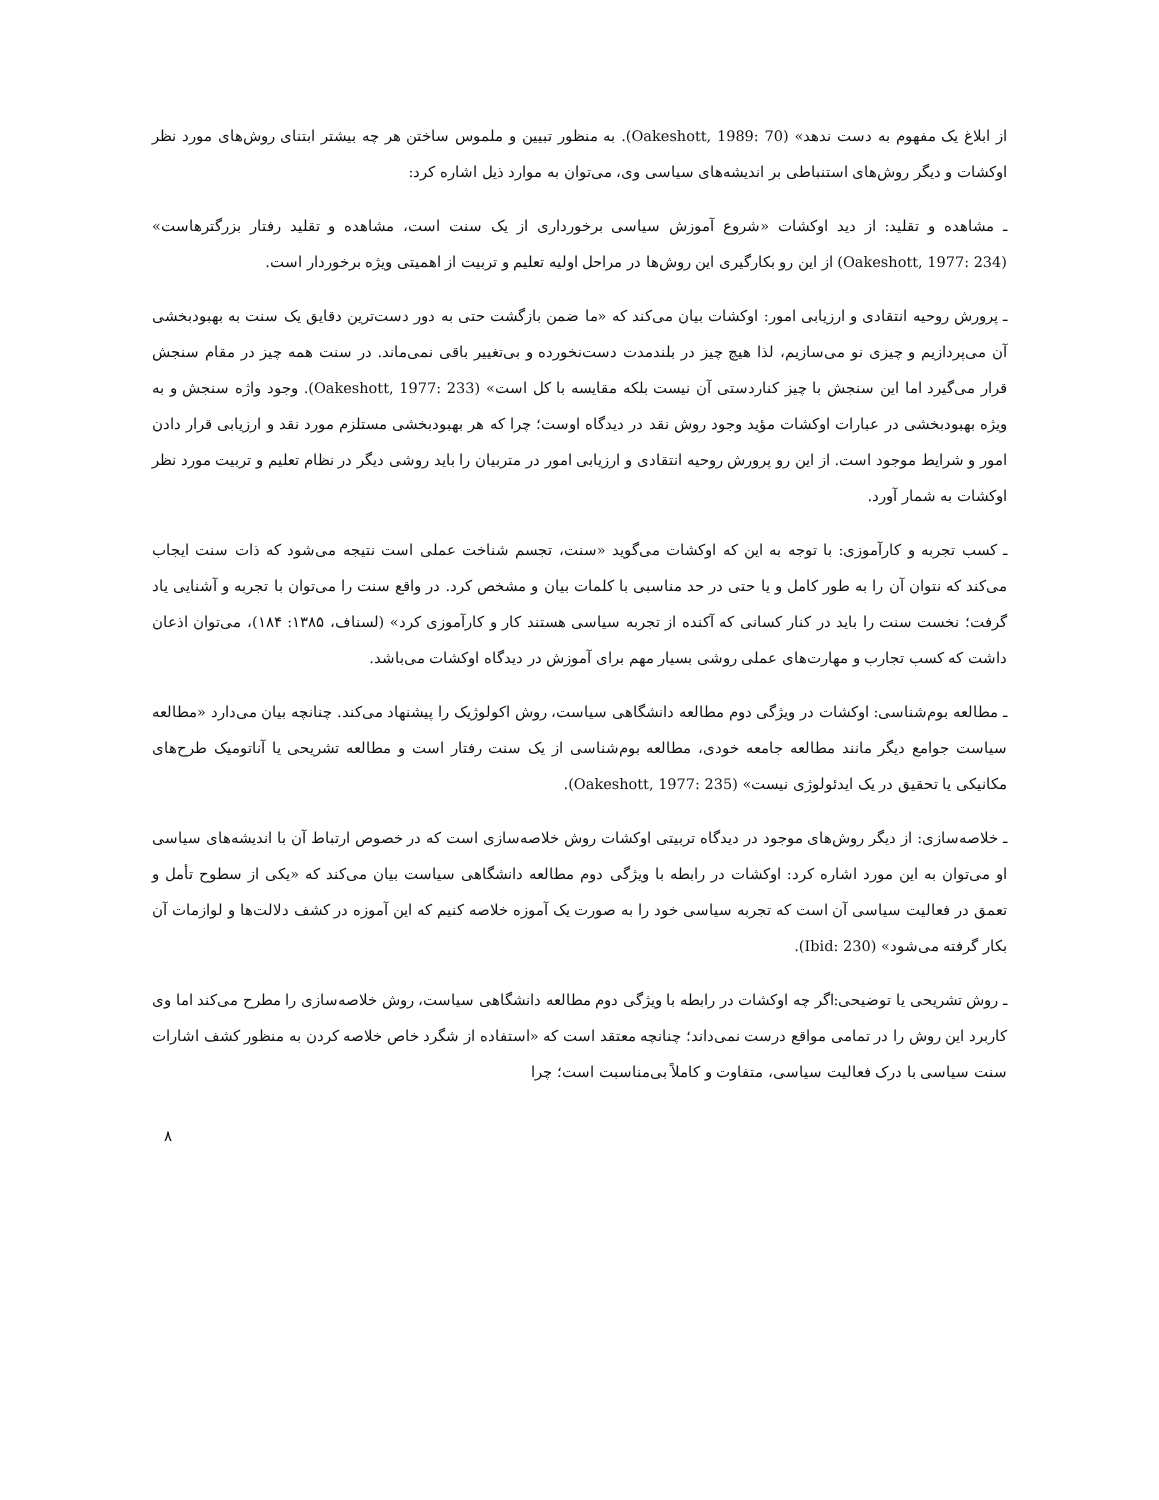از ابلاغ یک مفهوم به دست ندهد» (Oakeshott, 1989: 70). به منظور تبیین و ملموس ساختن هر چه بیشتر ابتنای روش‌های مورد نظر اوکشات و دیگر روش‌های استنباطی بر اندیشه‌های سیاسی وی، می‌توان به موارد ذیل اشاره کرد:
ـ مشاهده و تقلید: از دید اوکشات «شروع آموزش سیاسی برخورداری از یک سنت است، مشاهده و تقلید رفتار بزرگترهاست» (Oakeshott, 1977: 234) از این رو بکارگیری این روش‌ها در مراحل اولیه تعلیم و تربیت از اهمیتی ویژه برخوردار است.
ـ پرورش روحیه انتقادی و ارزیابی امور: اوکشات بیان می‌کند که «ما ضمن بازگشت حتی به دور دست‌ترین دقایق یک سنت به بهبودبخشی آن می‌پردازیم و چیزی نو می‌سازیم، لذا هیچ چیز در بلندمدت دست‌نخورده و بی‌تغییر باقی نمی‌ماند. در سنت همه چیز در مقام سنجش قرار می‌گیرد اما این سنجش با چیز کناردستی آن نیست بلکه مقایسه با کل است» (Oakeshott, 1977: 233). وجود واژه سنجش و به ویژه بهبودبخشی در عبارات اوکشات مؤید وجود روش نقد در دیدگاه اوست؛ چرا که هر بهبودبخشی مستلزم مورد نقد و ارزیابی قرار دادن امور و شرایط موجود است. از این رو پرورش روحیه انتقادی و ارزیابی امور در متربیان را باید روشی دیگر در نظام تعلیم و تربیت مورد نظر اوکشات به شمار آورد.
ـ کسب تجربه و کارآموزی: با توجه به این که اوکشات می‌گوید «سنت، تجسم شناخت عملی است نتیجه می‌شود که ذات سنت ایجاب می‌کند که نتوان آن را به طور کامل و یا حتی در حد مناسبی با کلمات بیان و مشخص کرد. در واقع سنت را می‌توان با تجربه و آشنایی یاد گرفت؛ نخست سنت را باید در کنار کسانی که آکنده از تجربه سیاسی هستند کار و کارآموزی کرد» (لسناف، ۱۳۸۵: ۱۸۴)، می‌توان اذعان داشت که کسب تجارب و مهارت‌های عملی روشی بسیار مهم برای آموزش در دیدگاه اوکشات می‌باشد.
ـ مطالعه بوم‌شناسی: اوکشات در ویژگی دوم مطالعه دانشگاهی سیاست، روش اکولوژیک را پیشنهاد می‌کند. چنانچه بیان می‌دارد «مطالعه سیاست جوامع دیگر مانند مطالعه جامعه خودی، مطالعه بوم‌شناسی از یک سنت رفتار است و مطالعه تشریحی یا آناتومیک طرح‌های مکانیکی یا تحقیق در یک ایدئولوژی نیست» (Oakeshott, 1977: 235).
ـ خلاصه‌سازی: از دیگر روش‌های موجود در دیدگاه تربیتی اوکشات روش خلاصه‌سازی است که در خصوص ارتباط آن با اندیشه‌های سیاسی او می‌توان به این مورد اشاره کرد: اوکشات در رابطه با ویژگی دوم مطالعه دانشگاهی سیاست بیان می‌کند که «یکی از سطوح تأمل و تعمق در فعالیت سیاسی آن است که تجربه سیاسی خود را به صورت یک آموزه خلاصه کنیم که این آموزه در کشف دلالت‌ها و لوازمات آن بکار گرفته می‌شود» (Ibid: 230).
ـ روش تشریحی یا توضیحی:اگر چه اوکشات در رابطه با ویژگی دوم مطالعه دانشگاهی سیاست، روش خلاصه‌سازی را مطرح می‌کند اما وی کاربرد این روش را در تمامی مواقع درست نمی‌داند؛ چنانچه معتقد است که «استفاده از شگرد خاص خلاصه کردن به منظور کشف اشارات سنت سیاسی با درک فعالیت سیاسی، متفاوت و کاملاً بی‌مناسبت است؛ چرا
۸